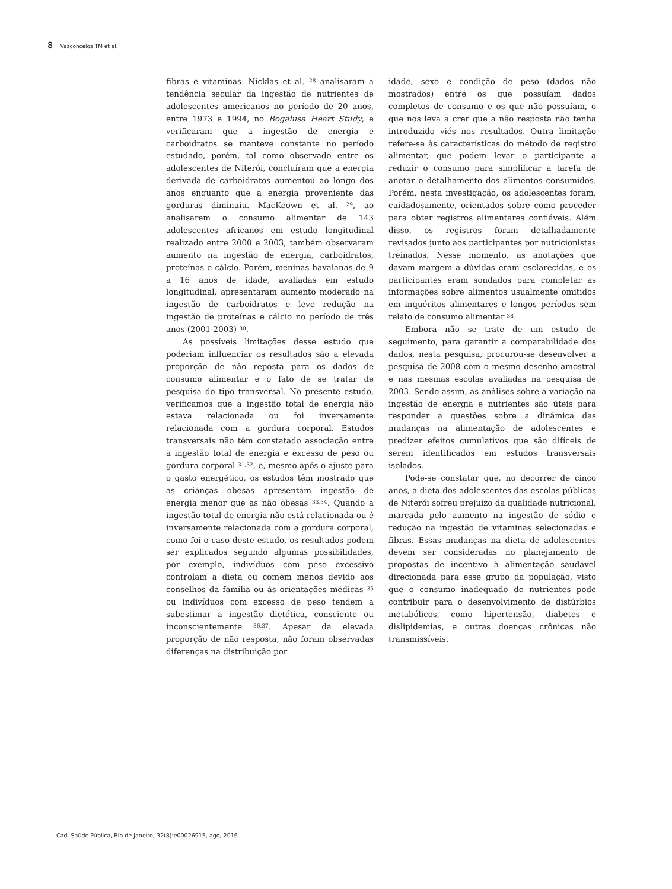8 Vasconcelos TM et al.
fibras e vitaminas. Nicklas et al. <sup>28</sup> analisaram a tendência secular da ingestão de nutrientes de adolescentes americanos no período de 20 anos, entre 1973 e 1994, no Bogalusa Heart Study, e verificaram que a ingestão de energia e carboidratos se manteve constante no período estudado, porém, tal como observado entre os adolescentes de Niterói, concluíram que a energia derivada de carboidratos aumentou ao longo dos anos enquanto que a energia proveniente das gorduras diminuiu. MacKeown et al. <sup>29</sup>, ao analisarem o consumo alimentar de 143 adolescentes africanos em estudo longitudinal realizado entre 2000 e 2003, também observaram aumento na ingestão de energia, carboidratos, proteínas e cálcio. Porém, meninas havaianas de 9 a 16 anos de idade, avaliadas em estudo longitudinal, apresentaram aumento moderado na ingestão de carboidratos e leve redução na ingestão de proteínas e cálcio no período de três anos (2001-2003) <sup>30</sup>.
As possíveis limitações desse estudo que poderiam influenciar os resultados são a elevada proporção de não reposta para os dados de consumo alimentar e o fato de se tratar de pesquisa do tipo transversal. No presente estudo, verificamos que a ingestão total de energia não estava relacionada ou foi inversamente relacionada com a gordura corporal. Estudos transversais não têm constatado associação entre a ingestão total de energia e excesso de peso ou gordura corporal <sup>31,32</sup>, e, mesmo após o ajuste para o gasto energético, os estudos têm mostrado que as crianças obesas apresentam ingestão de energia menor que as não obesas <sup>33,34</sup>. Quando a ingestão total de energia não está relacionada ou é inversamente relacionada com a gordura corporal, como foi o caso deste estudo, os resultados podem ser explicados segundo algumas possibilidades, por exemplo, indivíduos com peso excessivo controlam a dieta ou comem menos devido aos conselhos da família ou às orientações médicas <sup>35</sup> ou indivíduos com excesso de peso tendem a subestimar a ingestão dietética, consciente ou inconscientemente <sup>36,37</sup>. Apesar da elevada proporção de não resposta, não foram observadas diferenças na distribuição por
idade, sexo e condição de peso (dados não mostrados) entre os que possuíam dados completos de consumo e os que não possuíam, o que nos leva a crer que a não resposta não tenha introduzido viés nos resultados. Outra limitação refere-se às características do método de registro alimentar, que podem levar o participante a reduzir o consumo para simplificar a tarefa de anotar o detalhamento dos alimentos consumidos. Porém, nesta investigação, os adolescentes foram, cuidadosamente, orientados sobre como proceder para obter registros alimentares confiáveis. Além disso, os registros foram detalhadamente revisados junto aos participantes por nutricionistas treinados. Nesse momento, as anotações que davam margem a dúvidas eram esclarecidas, e os participantes eram sondados para completar as informações sobre alimentos usualmente omitidos em inquéritos alimentares e longos períodos sem relato de consumo alimentar <sup>38</sup>.
Embora não se trate de um estudo de seguimento, para garantir a comparabilidade dos dados, nesta pesquisa, procurou-se desenvolver a pesquisa de 2008 com o mesmo desenho amostral e nas mesmas escolas avaliadas na pesquisa de 2003. Sendo assim, as análises sobre a variação na ingestão de energia e nutrientes são úteis para responder a questões sobre a dinâmica das mudanças na alimentação de adolescentes e predizer efeitos cumulativos que são difíceis de serem identificados em estudos transversais isolados.
Pode-se constatar que, no decorrer de cinco anos, a dieta dos adolescentes das escolas públicas de Niterói sofreu prejuízo da qualidade nutricional, marcada pelo aumento na ingestão de sódio e redução na ingestão de vitaminas selecionadas e fibras. Essas mudanças na dieta de adolescentes devem ser consideradas no planejamento de propostas de incentivo à alimentação saudável direcionada para esse grupo da população, visto que o consumo inadequado de nutrientes pode contribuir para o desenvolvimento de distúrbios metabólicos, como hipertensão, diabetes e dislipidemias, e outras doenças crônicas não transmissíveis.
Cad. Saúde Pública, Rio de Janeiro, 32(8):e00026915, ago, 2016